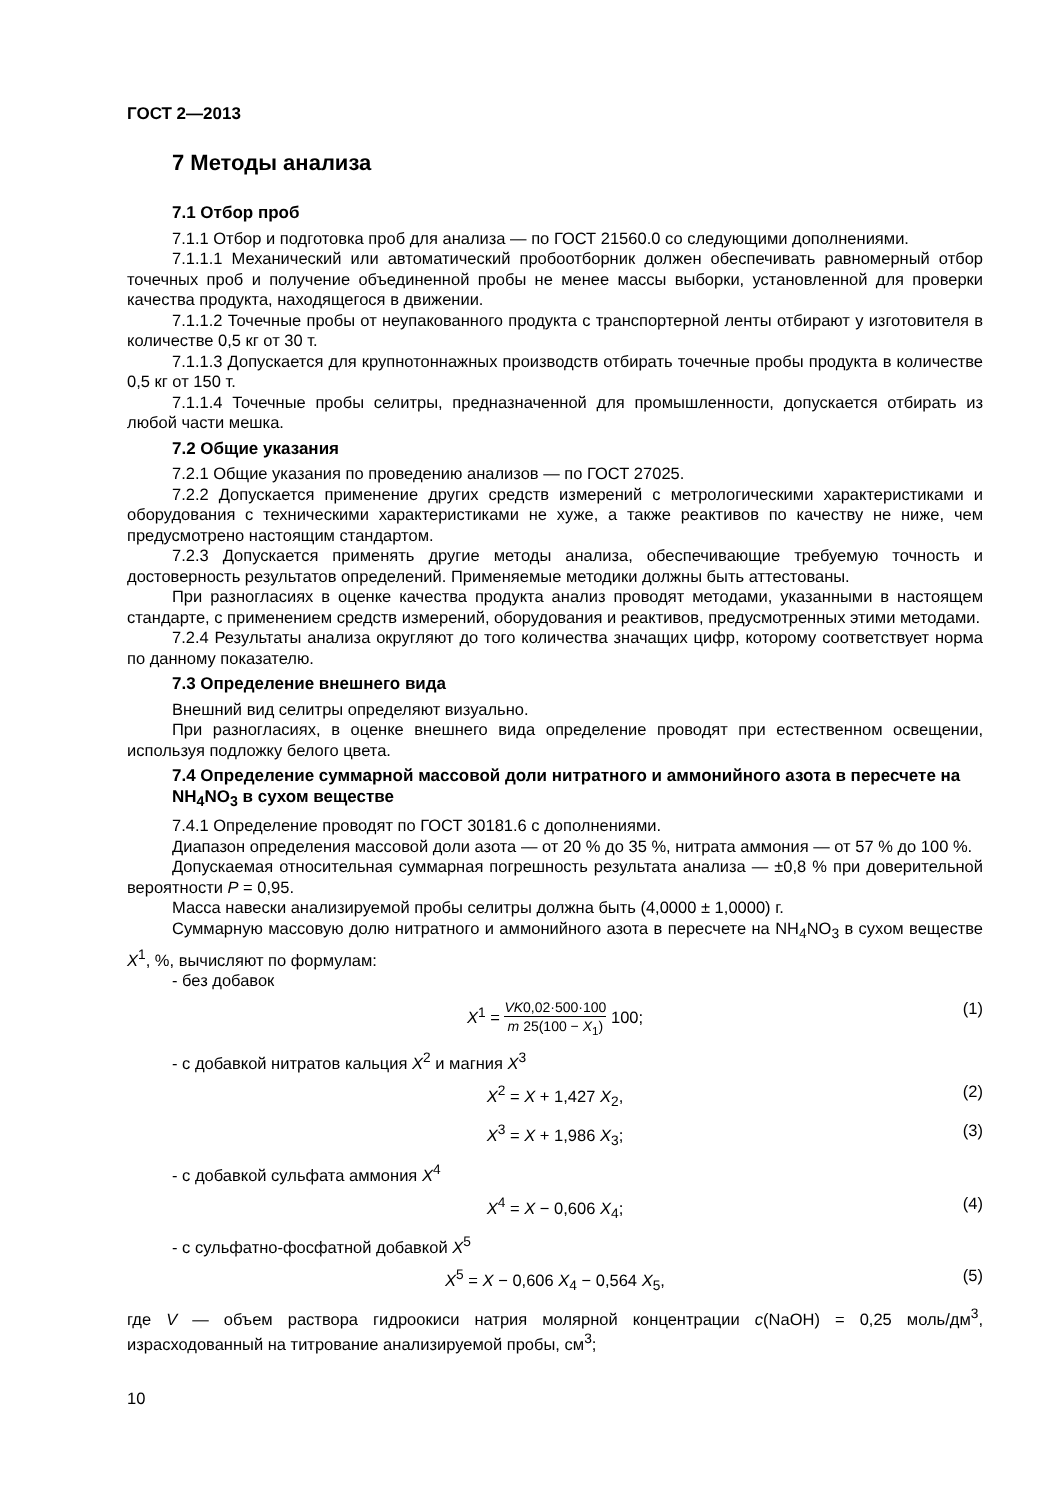ГОСТ 2—2013
7 Методы анализа
7.1 Отбор проб
7.1.1 Отбор и подготовка проб для анализа — по ГОСТ 21560.0 со следующими дополнениями.
7.1.1.1 Механический или автоматический пробоотборник должен обеспечивать равномерный отбор точечных проб и получение объединенной пробы не менее массы выборки, установленной для проверки качества продукта, находящегося в движении.
7.1.1.2 Точечные пробы от неупакованного продукта с транспортерной ленты отбирают у изготовителя в количестве 0,5 кг от 30 т.
7.1.1.3 Допускается для крупнотоннажных производств отбирать точечные пробы продукта в количестве 0,5 кг от 150 т.
7.1.1.4 Точечные пробы селитры, предназначенной для промышленности, допускается отбирать из любой части мешка.
7.2 Общие указания
7.2.1 Общие указания по проведению анализов — по ГОСТ 27025.
7.2.2 Допускается применение других средств измерений с метрологическими характеристиками и оборудования с техническими характеристиками не хуже, а также реактивов по качеству не ниже, чем предусмотрено настоящим стандартом.
7.2.3 Допускается применять другие методы анализа, обеспечивающие требуемую точность и достоверность результатов определений. Применяемые методики должны быть аттестованы.
При разногласиях в оценке качества продукта анализ проводят методами, указанными в настоящем стандарте, с применением средств измерений, оборудования и реактивов, предусмотренных этими методами.
7.2.4 Результаты анализа округляют до того количества значащих цифр, которому соответствует норма по данному показателю.
7.3 Определение внешнего вида
Внешний вид селитры определяют визуально.
При разногласиях, в оценке внешнего вида определение проводят при естественном освещении, используя подложку белого цвета.
7.4 Определение суммарной массовой доли нитратного и аммонийного азота в пересчете на NH<sub>4</sub>NO<sub>3</sub> в сухом веществе
7.4.1 Определение проводят по ГОСТ 30181.6 с дополнениями.
Диапазон определения массовой доли азота — от 20 % до 35 %, нитрата аммония — от 57 % до 100 %.
Допускаемая относительная суммарная погрешность результата анализа — ±0,8 % при доверительной вероятности P = 0,95.
Масса навески анализируемой пробы селитры должна быть (4,0000 ± 1,0000) г.
Суммарную массовую долю нитратного и аммонийного азота в пересчете на NH<sub>4</sub>NO<sub>3</sub> в сухом веществе X<sup>1</sup>, %, вычисляют по формулам:
- без добавок
X<sup>1</sup> = VK0,02·500·100 m 25(100 − X<sub>1</sub>) 100; (1)
- с добавкой нитратов кальция X<sup>2</sup> и магния X<sup>3</sup>
X<sup>2</sup> = X + 1,427 X<sub>2</sub>, (2)
X<sup>3</sup> = X + 1,986 X<sub>3</sub>; (3)
- с добавкой сульфата аммония X<sup>4</sup>
X<sup>4</sup> = X − 0,606 X<sub>4</sub>; (4)
- с сульфатно-фосфатной добавкой X<sup>5</sup>
X<sup>5</sup> = X − 0,606 X<sub>4</sub> − 0,564 X<sub>5</sub>, (5)
где V — объем раствора гидроокиси натрия молярной концентрации c(NaOH) = 0,25 моль/дм<sup>3</sup>, израсходованный на титрование анализируемой пробы, см<sup>3</sup>;
10